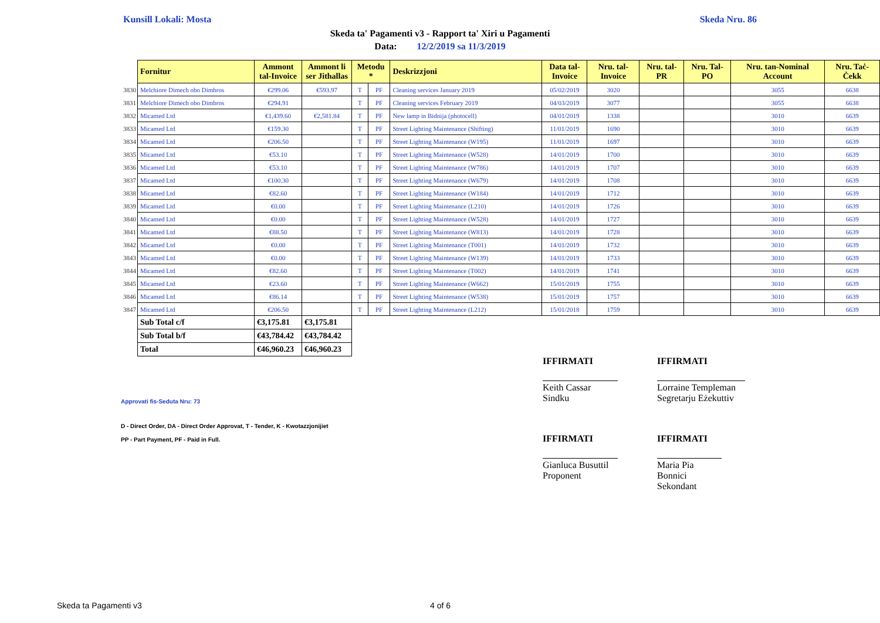Kunsill Lokali: Mosta Skeda Nru. 86
Skeda ta' Pagamenti v3 - Rapport ta' Xiri u Pagamenti
Data: 12/2/2019 sa 11/3/2019
| | Fornitur | Ammont tal-Invoice | Ammont li ser Jithallas | Metodu * | | Deskrizzjoni | Data tal-Invoice | Nru. tal-Invoice | Nru. tal-PR | Nru. Tal-PO | Nru. tan-Nominal Account | Nru. Taċ-Ċekk |
| 3830 | Melchiore Dimech obo Dimbros | €299.06 | €593.97 | T | PF | Cleaning services January 2019 | 05/02/2019 | 3020 | | | 3055 | 6638 |
| 3831 | Melchiore Dimech obo Dimbros | €294.91 | | T | PF | Cleaning services February 2019 | 04/03/2019 | 3077 | | | 3055 | 6638 |
| 3832 | Micamed Ltd | €1,439.60 | €2,581.84 | T | PF | New lamp in Bidnija (photocell) | 04/01/2019 | 1338 | | | 3010 | 6639 |
| 3833 | Micamed Ltd | €159.30 | | T | PF | Street Lighting Maintenance (Shifting) | 11/01/2019 | 1690 | | | 3010 | 6639 |
| 3834 | Micamed Ltd | €206.50 | | T | PF | Street Lighting Maintenance (W195) | 11/01/2019 | 1697 | | | 3010 | 6639 |
| 3835 | Micamed Ltd | €53.10 | | T | PF | Street Lighting Maintenance (W528) | 14/01/2019 | 1700 | | | 3010 | 6639 |
| 3836 | Micamed Ltd | €53.10 | | T | PF | Street Lighting Maintenance (W786) | 14/01/2019 | 1707 | | | 3010 | 6639 |
| 3837 | Micamed Ltd | €100.30 | | T | PF | Street Lighting Maintenance (W679) | 14/01/2019 | 1708 | | | 3010 | 6639 |
| 3838 | Micamed Ltd | €82.60 | | T | PF | Street Lighting Maintenance (W184) | 14/01/2019 | 1712 | | | 3010 | 6639 |
| 3839 | Micamed Ltd | €0.00 | | T | PF | Street Lighting Maintenance (L210) | 14/01/2019 | 1726 | | | 3010 | 6639 |
| 3840 | Micamed Ltd | €0.00 | | T | PF | Street Lighting Maintenance (W528) | 14/01/2019 | 1727 | | | 3010 | 6639 |
| 3841 | Micamed Ltd | €88.50 | | T | PF | Street Lighting Maintenance (W813) | 14/01/2019 | 1728 | | | 3010 | 6639 |
| 3842 | Micamed Ltd | €0.00 | | T | PF | Street Lighting Maintenance (T001) | 14/01/2019 | 1732 | | | 3010 | 6639 |
| 3843 | Micamed Ltd | €0.00 | | T | PF | Street Lighting Maintenance (W139) | 14/01/2019 | 1733 | | | 3010 | 6639 |
| 3844 | Micamed Ltd | €82.60 | | T | PF | Street Lighting Maintenance (T002) | 14/01/2019 | 1741 | | | 3010 | 6639 |
| 3845 | Micamed Ltd | €23.60 | | T | PF | Street Lighting Maintenance (W662) | 15/01/2019 | 1755 | | | 3010 | 6639 |
| 3846 | Micamed Ltd | €86.14 | | T | PF | Street Lighting Maintenance (W538) | 15/01/2019 | 1757 | | | 3010 | 6639 |
| 3847 | Micamed Ltd | €206.50 | | T | PF | Street Lighting Maintenance (L212) | 15/01/2018 | 1759 | | | 3010 | 6639 |
| | Sub Total c/f | €3,175.81 | €3,175.81 | | | | | | | | | |
| | Sub Total b/f | €43,784.42 | €43,784.42 | | | | | | | | | |
| | Total | €46,960.23 | €46,960.23 | | | | | | | | | |
IFFIRMATI IFFIRMATI
Keith Cassar
Sindku
Lorraine Templeman
Segretarju Eżekuttiv
Approvati fis-Seduta Nru: 73
D - Direct Order, DA - Direct Order Approvat, T - Tender, K - Kwotazzjonijiet
PP - Part Payment, PF - Paid in Full.
IFFIRMATI IFFIRMATI
Gianluca Busuttil
Proponent
Maria Pia Bonnici
Sekondant
Skeda ta Pagamenti v3 4 of 6